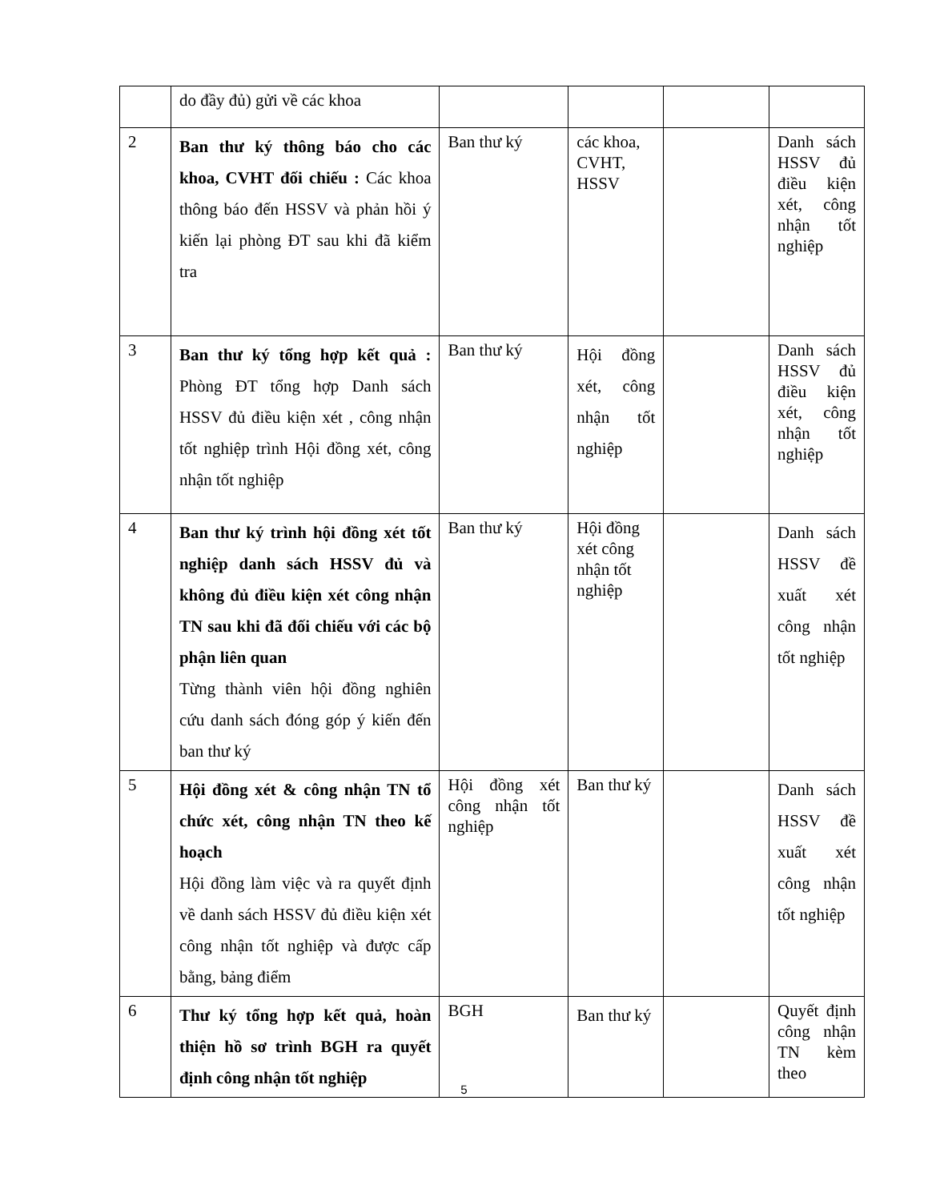| | do đầy đủ) gửi về các khoa | | | | |
| 2 | Ban thư ký thông báo cho các khoa, CVHT đối chiếu : Các khoa thông báo đến HSSV và phản hồi ý kiến lại phòng ĐT sau khi đã kiểm tra | Ban thư ký | các khoa, CVHT, HSSV | | Danh sách HSSV đủ điều kiện xét, công nhận tốt nghiệp |
| 3 | Ban thư ký tổng hợp kết quả : Phòng ĐT tổng hợp Danh sách HSSV đủ điều kiện xét , công nhận tốt nghiệp trình Hội đồng xét, công nhận tốt nghiệp | Ban thư ký | Hội đồng xét, công nhận tốt nghiệp | | Danh sách HSSV đủ điều kiện xét, công nhận tốt nghiệp |
| 4 | Ban thư ký trình hội đồng xét tốt nghiệp danh sách HSSV đủ và không đủ điều kiện xét công nhận TN sau khi đã đối chiếu với các bộ phận liên quan Từng thành viên hội đồng nghiên cứu danh sách đóng góp ý kiến đến ban thư ký | Ban thư ký | Hội đồng xét công nhận tốt nghiệp | | Danh sách HSSV đề xuất xét công nhận tốt nghiệp |
| 5 | Hội đồng xét & công nhận TN tổ chức xét, công nhận TN theo kế hoạch Hội đồng làm việc và ra quyết định về danh sách HSSV đủ điều kiện xét công nhận tốt nghiệp và được cấp bằng, bảng điểm | Hội đồng xét công nhận tốt nghiệp | Ban thư ký | | Danh sách HSSV đề xuất xét công nhận tốt nghiệp |
| 6 | Thư ký tổng hợp kết quả, hoàn thiện hồ sơ trình BGH ra quyết định công nhận tốt nghiệp | BGH | Ban thư ký | | Quyết định công nhận TN kèm theo |
5